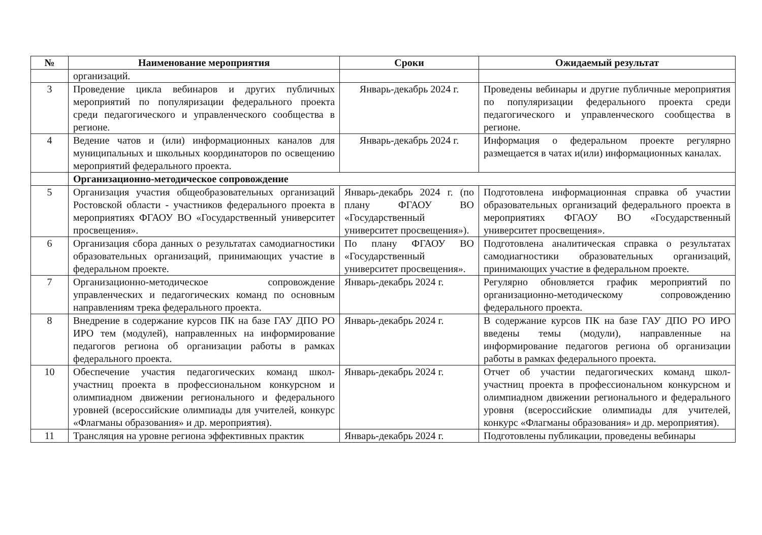| № | Наименование мероприятия | Сроки | Ожидаемый результат |
| --- | --- | --- | --- |
| | организаций. | | |
| 3 | Проведение цикла вебинаров и других публичных мероприятий по популяризации федерального проекта среди педагогического и управленческого сообщества в регионе. | Январь-декабрь 2024 г. | Проведены вебинары и другие публичные мероприятия по популяризации федерального проекта среди педагогического и управленческого сообщества в регионе. |
| 4 | Ведение чатов и (или) информационных каналов для муниципальных и школьных координаторов по освещению мероприятий федерального проекта. | Январь-декабрь 2024 г. | Информация о федеральном проекте регулярно размещается в чатах и(или) информационных каналах. |
| | Организационно-методическое сопровождение | | |
| 5 | Организация участия общеобразовательных организаций Ростовской области - участников федерального проекта в мероприятиях ФГАОУ ВО «Государственный университет просвещения». | Январь-декабрь 2024 г. (по плану ФГАОУ ВО «Государственный университет просвещения»). | Подготовлена информационная справка об участии образовательных организаций федерального проекта в мероприятиях ФГАОУ ВО «Государственный университет просвещения». |
| 6 | Организация сбора данных о результатах самодиагностики образовательных организаций, принимающих участие в федеральном проекте. | По плану ФГАОУ ВО «Государственный университет просвещения». | Подготовлена аналитическая справка о результатах самодиагностики образовательных организаций, принимающих участие в федеральном проекте. |
| 7 | Организационно-методическое сопровождение управленческих и педагогических команд по основным направлениям трека федерального проекта. | Январь-декабрь 2024 г. | Регулярно обновляется график мероприятий по организационно-методическому сопровождению федерального проекта. |
| 8 | Внедрение в содержание курсов ПК на базе ГАУ ДПО РО ИРО тем (модулей), направленных на информирование педагогов региона об организации работы в рамках федерального проекта. | Январь-декабрь 2024 г. | В содержание курсов ПК на базе ГАУ ДПО РО ИРО введены темы (модули), направленные на информирование педагогов региона об организации работы в рамках федерального проекта. |
| 10 | Обеспечение участия педагогических команд школ-участниц проекта в профессиональном конкурсном и олимпиадном движении регионального и федерального уровней (всероссийские олимпиады для учителей, конкурс «Флагманы образования» и др. мероприятия). | Январь-декабрь 2024 г. | Отчет об участии педагогических команд школ-участниц проекта в профессиональном конкурсном и олимпиадном движении регионального и федерального уровня (всероссийские олимпиады для учителей, конкурс «Флагманы образования» и др. мероприятия). |
| 11 | Трансляция на уровне региона эффективных практик | Январь-декабрь 2024 г. | Подготовлены публикации, проведены вебинары |